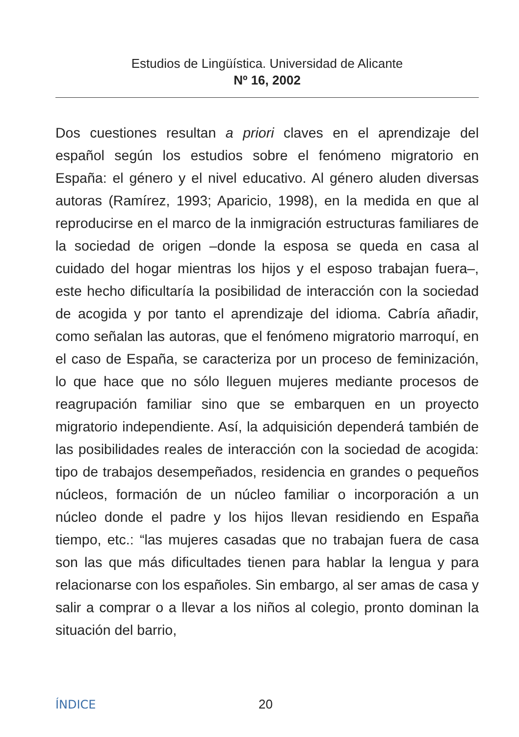Estudios de Lingüística. Universidad de Alicante
Nº 16, 2002
Dos cuestiones resultan a priori claves en el aprendizaje del español según los estudios sobre el fenómeno migratorio en España: el género y el nivel educativo. Al género aluden diversas autoras (Ramírez, 1993; Aparicio, 1998), en la medida en que al reproducirse en el marco de la inmigración estructuras familiares de la sociedad de origen –donde la esposa se queda en casa al cuidado del hogar mientras los hijos y el esposo trabajan fuera–, este hecho dificultaría la posibilidad de interacción con la sociedad de acogida y por tanto el aprendizaje del idioma. Cabría añadir, como señalan las autoras, que el fenómeno migratorio marroquí, en el caso de España, se caracteriza por un proceso de feminización, lo que hace que no sólo lleguen mujeres mediante procesos de reagrupación familiar sino que se embarquen en un proyecto migratorio independiente. Así, la adquisición dependerá también de las posibilidades reales de interacción con la sociedad de acogida: tipo de trabajos desempeñados, residencia en grandes o pequeños núcleos, formación de un núcleo familiar o incorporación a un núcleo donde el padre y los hijos llevan residiendo en España tiempo, etc.: “las mujeres casadas que no trabajan fuera de casa son las que más dificultades tienen para hablar la lengua y para relacionarse con los españoles. Sin embargo, al ser amas de casa y salir a comprar o a llevar a los niños al colegio, pronto dominan la situación del barrio,
ÍNDICE 20